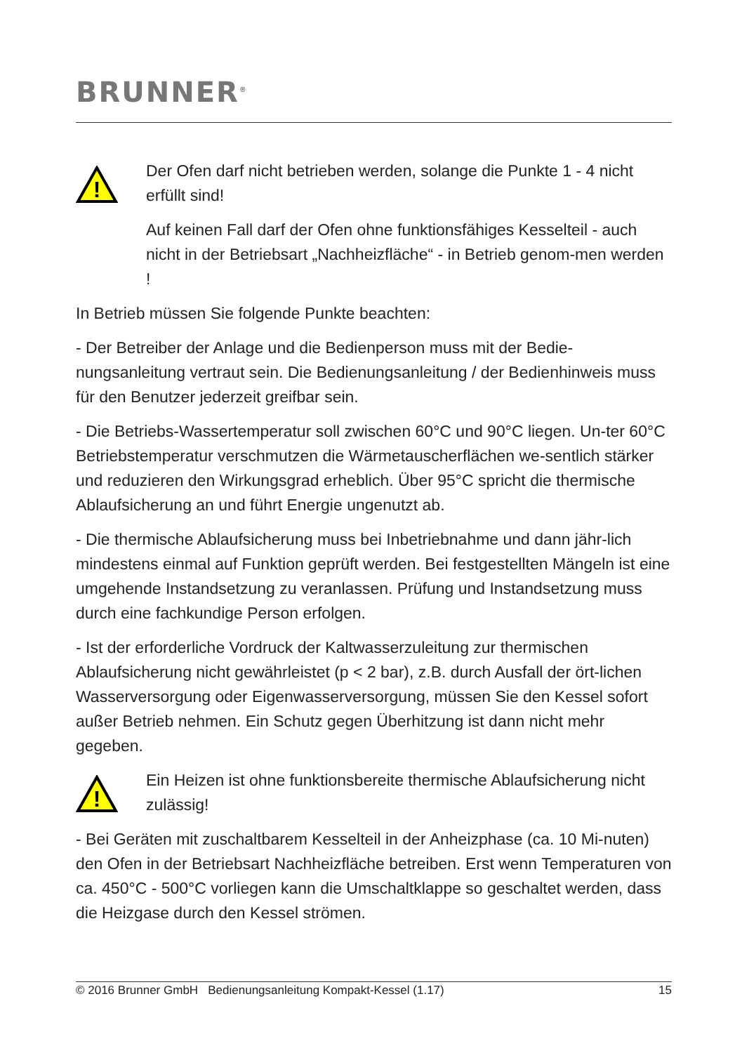BRUNNER<sup>®</sup>
!
Der Ofen darf nicht betrieben werden, solange die Punkte 1 - 4 nicht erfüllt sind!
Auf keinen Fall darf der Ofen ohne funktionsfähiges Kesselteil - auch nicht in der Betriebsart „Nachheizfläche“ - in Betrieb genom-men werden !
In Betrieb müssen Sie folgende Punkte beachten:
- Der Betreiber der Anlage und die Bedienperson muss mit der Bedie-nungsanleitung vertraut sein. Die Bedienungsanleitung / der Bedienhinweis muss für den Benutzer jederzeit greifbar sein.
- Die Betriebs-Wassertemperatur soll zwischen 60°C und 90°C liegen. Un-ter 60°C Betriebstemperatur verschmutzen die Wärmetauscherflächen we-sentlich stärker und reduzieren den Wirkungsgrad erheblich. Über 95°C spricht die thermische Ablaufsicherung an und führt Energie ungenutzt ab.
- Die thermische Ablaufsicherung muss bei Inbetriebnahme und dann jähr-lich mindestens einmal auf Funktion geprüft werden. Bei festgestellten Mängeln ist eine umgehende Instandsetzung zu veranlassen. Prüfung und Instandsetzung muss durch eine fachkundige Person erfolgen.
- Ist der erforderliche Vordruck der Kaltwasserzuleitung zur thermischen Ablaufsicherung nicht gewährleistet (p < 2 bar), z.B. durch Ausfall der ört-lichen Wasserversorgung oder Eigenwasserversorgung, müssen Sie den Kessel sofort außer Betrieb nehmen. Ein Schutz gegen Überhitzung ist dann nicht mehr gegeben.
!
Ein Heizen ist ohne funktionsbereite thermische Ablaufsicherung nicht zulässig!
- Bei Geräten mit zuschaltbarem Kesselteil in der Anheizphase (ca. 10 Mi-nuten) den Ofen in der Betriebsart Nachheizfläche betreiben. Erst wenn Temperaturen von ca. 450°C - 500°C vorliegen kann die Umschaltklappe so geschaltet werden, dass die Heizgase durch den Kessel strömen.
© 2016 Brunner GmbH Bedienungsanleitung Kompakt-Kessel (1.17) 15